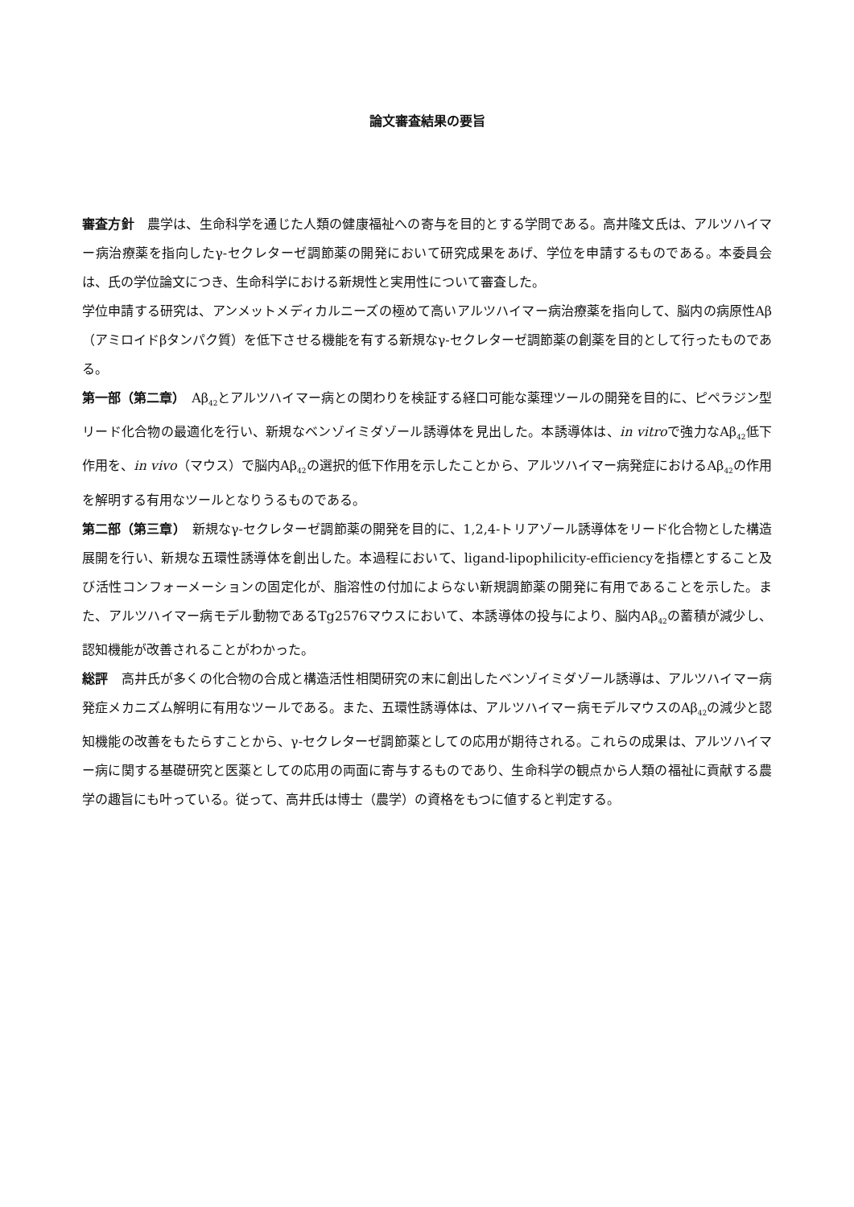論文審査結果の要旨
審査方針　農学は、生命科学を通じた人類の健康福祉への寄与を目的とする学問である。高井隆文氏は、アルツハイマー病治療薬を指向したγ-セクレターゼ調節薬の開発において研究成果をあげ、学位を申請するものである。本委員会は、氏の学位論文につき、生命科学における新規性と実用性について審査した。
学位申請する研究は、アンメットメディカルニーズの極めて高いアルツハイマー病治療薬を指向して、脳内の病原性Aβ（アミロイドβタンパク質）を低下させる機能を有する新規なγ-セクレターゼ調節薬の創薬を目的として行ったものである。
第一部（第二章）　Aβ<sub>42</sub>とアルツハイマー病との関わりを検証する経口可能な薬理ツールの開発を目的に、ピペラジン型リード化合物の最適化を行い、新規なベンゾイミダゾール誘導体を見出した。本誘導体は、in vitroで強力なAβ<sub>42</sub>低下作用を、in vivo（マウス）で脳内Aβ<sub>42</sub>の選択的低下作用を示したことから、アルツハイマー病発症におけるAβ<sub>42</sub>の作用を解明する有用なツールとなりうるものである。
第二部（第三章）　新規なγ-セクレターゼ調節薬の開発を目的に、1,2,4-トリアゾール誘導体をリード化合物とした構造展開を行い、新規な五環性誘導体を創出した。本過程において、ligand-lipophilicity-efficiencyを指標とすること及び活性コンフォーメーションの固定化が、脂溶性の付加によらない新規調節薬の開発に有用であることを示した。また、アルツハイマー病モデル動物であるTg2576マウスにおいて、本誘導体の投与により、脳内Aβ<sub>42</sub>の蓄積が減少し、認知機能が改善されることがわかった。
総評　高井氏が多くの化合物の合成と構造活性相関研究の末に創出したベンゾイミダゾール誘導は、アルツハイマー病発症メカニズム解明に有用なツールである。また、五環性誘導体は、アルツハイマー病モデルマウスのAβ<sub>42</sub>の減少と認知機能の改善をもたらすことから、γ-セクレターゼ調節薬としての応用が期待される。これらの成果は、アルツハイマー病に関する基礎研究と医薬としての応用の両面に寄与するものであり、生命科学の観点から人類の福祉に貢献する農学の趣旨にも叶っている。従って、高井氏は博士（農学）の資格をもつに値すると判定する。